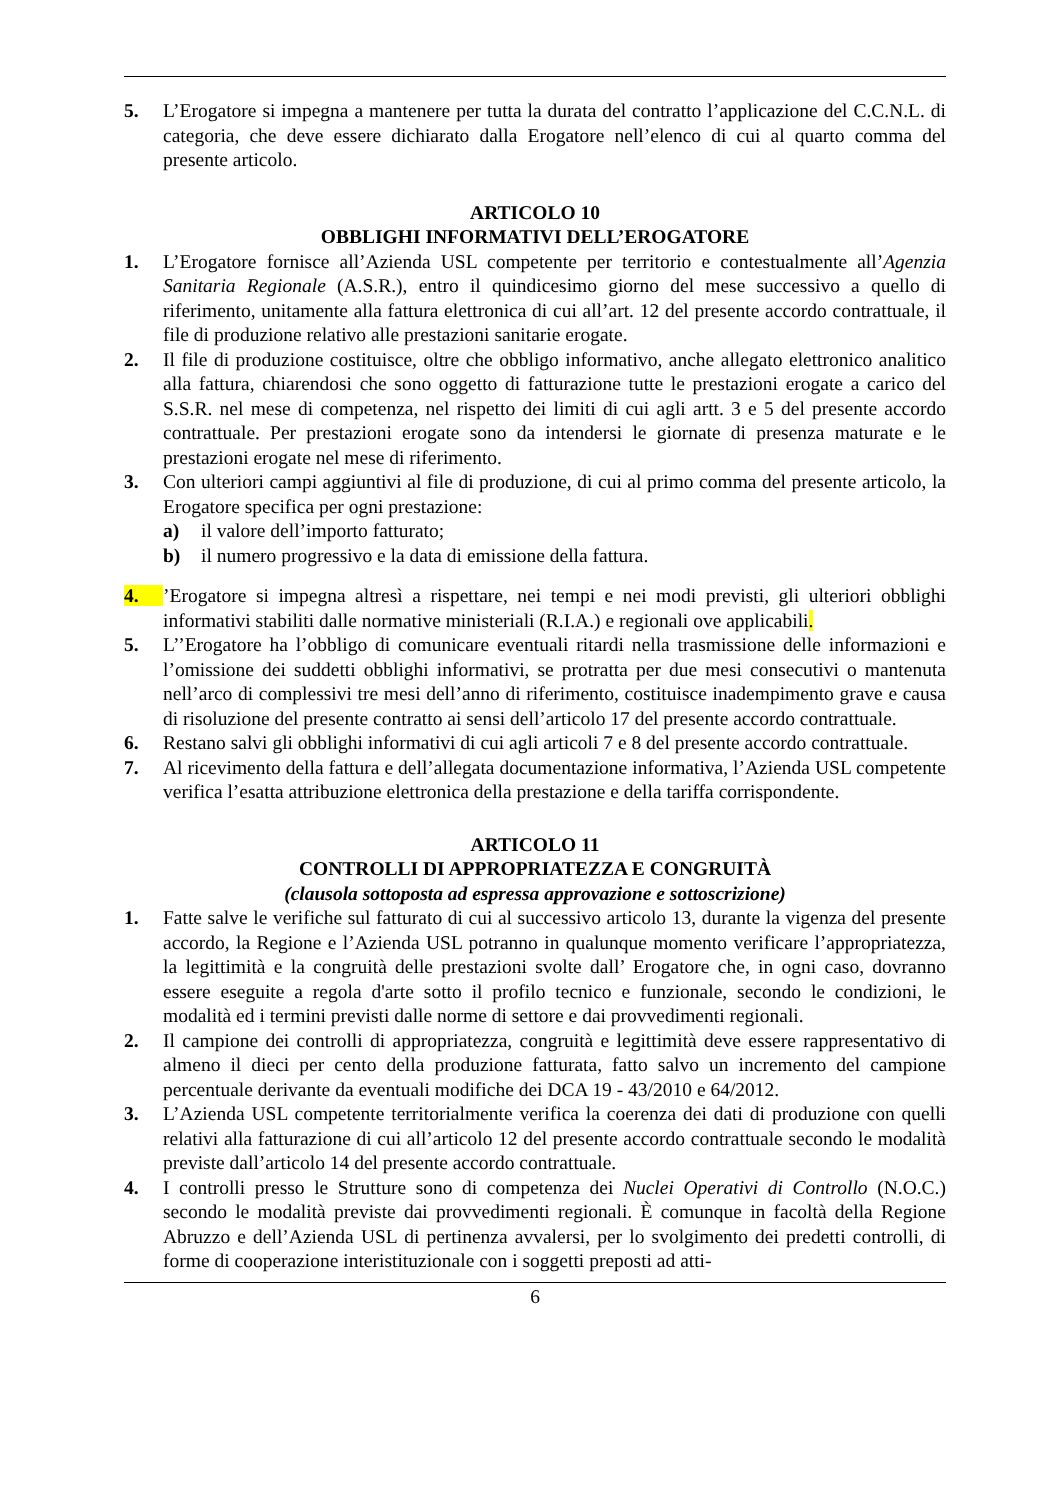5. L’Erogatore si impegna a mantenere per tutta la durata del contratto l’applicazione del C.C.N.L. di categoria, che deve essere dichiarato dalla Erogatore nell’elenco di cui al quarto comma del presente articolo.
ARTICOLO 10
OBBLIGHI INFORMATIVI DELL’EROGATORE
1. L’Erogatore fornisce all’Azienda USL competente per territorio e contestualmente all’Agenzia Sanitaria Regionale (A.S.R.), entro il quindicesimo giorno del mese successivo a quello di riferimento, unitamente alla fattura elettronica di cui all’art. 12 del presente accordo contrattuale, il file di produzione relativo alle prestazioni sanitarie erogate.
2. Il file di produzione costituisce, oltre che obbligo informativo, anche allegato elettronico analitico alla fattura, chiarendosi che sono oggetto di fatturazione tutte le prestazioni erogate a carico del S.S.R. nel mese di competenza, nel rispetto dei limiti di cui agli artt. 3 e 5 del presente accordo contrattuale. Per prestazioni erogate sono da intendersi le giornate di presenza maturate e le prestazioni erogate nel mese di riferimento.
3. Con ulteriori campi aggiuntivi al file di produzione, di cui al primo comma del presente articolo, la Erogatore specifica per ogni prestazione:
a) il valore dell’importo fatturato;
b) il numero progressivo e la data di emissione della fattura.
4. ’Erogatore si impegna altresì a rispettare, nei tempi e nei modi previsti, gli ulteriori obblighi informativi stabiliti dalle normative ministeriali (R.I.A.) e regionali ove applicabili.
5. L’’Erogatore ha l’obbligo di comunicare eventuali ritardi nella trasmissione delle informazioni e l’omissione dei suddetti obblighi informativi, se protratta per due mesi consecutivi o mantenuta nell’arco di complessivi tre mesi dell’anno di riferimento, costituisce inadempimento grave e causa di risoluzione del presente contratto ai sensi dell’articolo 17 del presente accordo contrattuale.
6. Restano salvi gli obblighi informativi di cui agli articoli 7 e 8 del presente accordo contrattuale.
7. Al ricevimento della fattura e dell’allegata documentazione informativa, l’Azienda USL competente verifica l’esatta attribuzione elettronica della prestazione e della tariffa corrispondente.
ARTICOLO 11
CONTROLLI DI APPROPRIATEZZA E CONGRUITÀ
(clausola sottoposta ad espressa approvazione e sottoscrizione)
1. Fatte salve le verifiche sul fatturato di cui al successivo articolo 13, durante la vigenza del presente accordo, la Regione e l’Azienda USL potranno in qualunque momento verificare l’appropriatezza, la legittimità e la congruità delle prestazioni svolte dall’ Erogatore che, in ogni caso, dovranno essere eseguite a regola d'arte sotto il profilo tecnico e funzionale, secondo le condizioni, le modalità ed i termini previsti dalle norme di settore e dai provvedimenti regionali.
2. Il campione dei controlli di appropriatezza, congruità e legittimità deve essere rappresentativo di almeno il dieci per cento della produzione fatturata, fatto salvo un incremento del campione percentuale derivante da eventuali modifiche dei DCA 19 - 43/2010 e 64/2012.
3. L’Azienda USL competente territorialmente verifica la coerenza dei dati di produzione con quelli relativi alla fatturazione di cui all’articolo 12 del presente accordo contrattuale secondo le modalità previste dall’articolo 14 del presente accordo contrattuale.
4. I controlli presso le Strutture sono di competenza dei Nuclei Operativi di Controllo (N.O.C.) secondo le modalità previste dai provvedimenti regionali. È comunque in facoltà della Regione Abruzzo e dell’Azienda USL di pertinenza avvalersi, per lo svolgimento dei predetti controlli, di forme di cooperazione interistituzionale con i soggetti preposti ad atti-
6